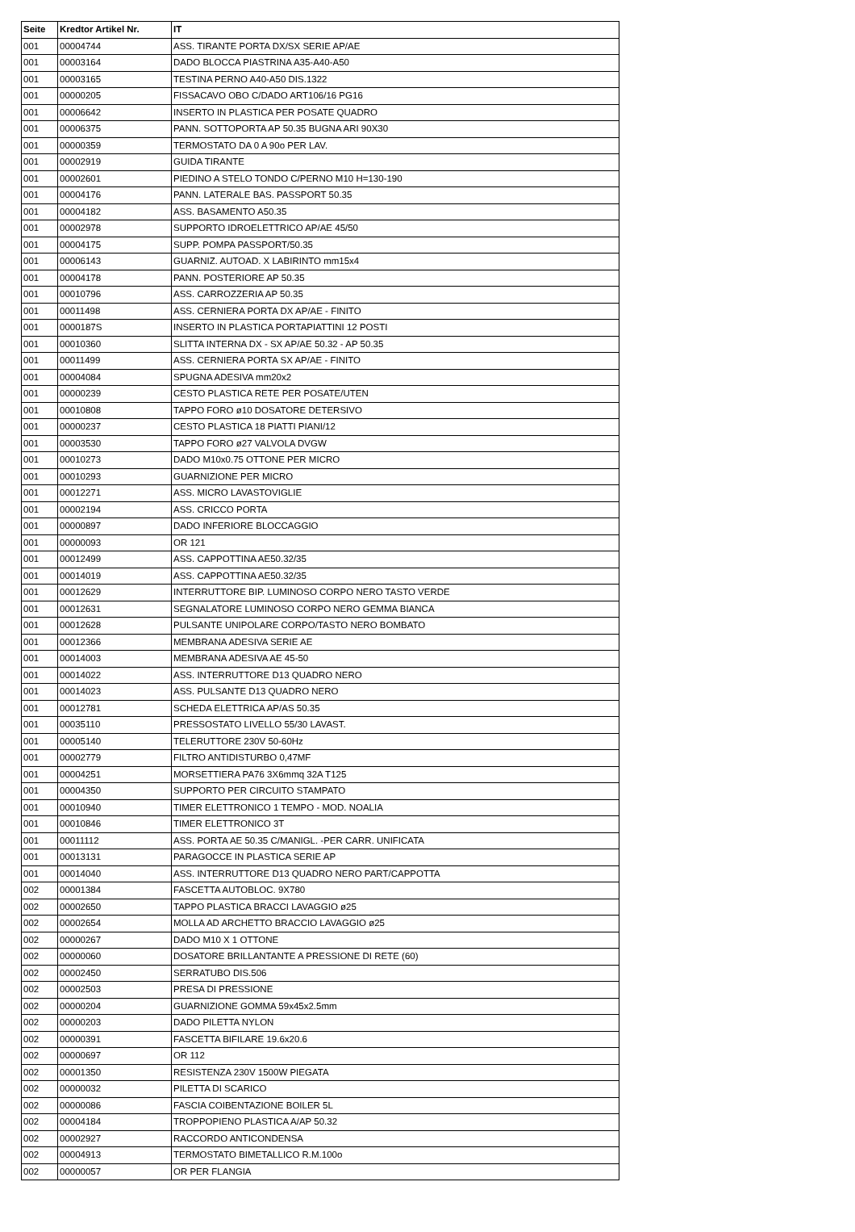| Seite | Kredtor Artikel Nr. | IT |
| --- | --- | --- |
| 001 | 00004744 | ASS. TIRANTE PORTA DX/SX SERIE AP/AE |
| 001 | 00003164 | DADO BLOCCA PIASTRINA A35-A40-A50 |
| 001 | 00003165 | TESTINA PERNO A40-A50 DIS.1322 |
| 001 | 00000205 | FISSACAVO OBO C/DADO ART106/16 PG16 |
| 001 | 00006642 | INSERTO IN PLASTICA PER POSATE QUADRO |
| 001 | 00006375 | PANN. SOTTOPORTA AP 50.35 BUGNA ARI 90X30 |
| 001 | 00000359 | TERMOSTATO DA 0 A 90o PER LAV. |
| 001 | 00002919 | GUIDA TIRANTE |
| 001 | 00002601 | PIEDINO A STELO TONDO C/PERNO M10 H=130-190 |
| 001 | 00004176 | PANN. LATERALE BAS. PASSPORT 50.35 |
| 001 | 00004182 | ASS. BASAMENTO A50.35 |
| 001 | 00002978 | SUPPORTO IDROELETTRICO AP/AE 45/50 |
| 001 | 00004175 | SUPP. POMPA PASSPORT/50.35 |
| 001 | 00006143 | GUARNIZ. AUTOAD. X LABIRINTO mm15x4 |
| 001 | 00004178 | PANN. POSTERIORE AP 50.35 |
| 001 | 00010796 | ASS. CARROZZERIA AP 50.35 |
| 001 | 00011498 | ASS. CERNIERA PORTA DX AP/AE - FINITO |
| 001 | 0000187S | INSERTO IN PLASTICA PORTAPIATTINI 12 POSTI |
| 001 | 00010360 | SLITTA INTERNA DX - SX AP/AE 50.32 - AP 50.35 |
| 001 | 00011499 | ASS. CERNIERA PORTA SX AP/AE - FINITO |
| 001 | 00004084 | SPUGNA ADESIVA mm20x2 |
| 001 | 00000239 | CESTO PLASTICA RETE PER POSATE/UTEN |
| 001 | 00010808 | TAPPO FORO ø10 DOSATORE DETERSIVO |
| 001 | 00000237 | CESTO PLASTICA 18 PIATTI PIANI/12 |
| 001 | 00003530 | TAPPO FORO ø27 VALVOLA DVGW |
| 001 | 00010273 | DADO M10x0.75 OTTONE PER MICRO |
| 001 | 00010293 | GUARNIZIONE PER MICRO |
| 001 | 00012271 | ASS. MICRO LAVASTOVIGLIE |
| 001 | 00002194 | ASS. CRICCO PORTA |
| 001 | 00000897 | DADO INFERIORE BLOCCAGGIO |
| 001 | 00000093 | OR 121 |
| 001 | 00012499 | ASS. CAPPOTTINA AE50.32/35 |
| 001 | 00014019 | ASS. CAPPOTTINA AE50.32/35 |
| 001 | 00012629 | INTERRUTTORE BIP. LUMINOSO CORPO NERO TASTO VERDE |
| 001 | 00012631 | SEGNALATORE LUMINOSO CORPO NERO GEMMA BIANCA |
| 001 | 00012628 | PULSANTE UNIPOLARE CORPO/TASTO NERO BOMBATO |
| 001 | 00012366 | MEMBRANA ADESIVA SERIE AE |
| 001 | 00014003 | MEMBRANA ADESIVA AE 45-50 |
| 001 | 00014022 | ASS. INTERRUTTORE D13 QUADRO NERO |
| 001 | 00014023 | ASS. PULSANTE D13 QUADRO NERO |
| 001 | 00012781 | SCHEDA ELETTRICA AP/AS 50.35 |
| 001 | 00035110 | PRESSOSTATO LIVELLO 55/30 LAVAST. |
| 001 | 00005140 | TELERUTTORE 230V 50-60Hz |
| 001 | 00002779 | FILTRO ANTIDISTURBO 0,47MF |
| 001 | 00004251 | MORSETTIERA PA76 3X6mmq 32A T125 |
| 001 | 00004350 | SUPPORTO PER CIRCUITO STAMPATO |
| 001 | 00010940 | TIMER ELETTRONICO 1 TEMPO - MOD. NOALIA |
| 001 | 00010846 | TIMER ELETTRONICO 3T |
| 001 | 00011112 | ASS. PORTA AE 50.35 C/MANIGL. -PER CARR. UNIFICATA |
| 001 | 00013131 | PARAGOCCE IN PLASTICA SERIE AP |
| 001 | 00014040 | ASS. INTERRUTTORE D13 QUADRO NERO PART/CAPPOTTA |
| 002 | 00001384 | FASCETTA AUTOBLOC. 9X780 |
| 002 | 00002650 | TAPPO PLASTICA BRACCI LAVAGGIO ø25 |
| 002 | 00002654 | MOLLA AD ARCHETTO BRACCIO LAVAGGIO ø25 |
| 002 | 00000267 | DADO M10 X 1 OTTONE |
| 002 | 00000060 | DOSATORE BRILLANTANTE A PRESSIONE DI RETE (60) |
| 002 | 00002450 | SERRATUBO DIS.506 |
| 002 | 00002503 | PRESA DI PRESSIONE |
| 002 | 00000204 | GUARNIZIONE GOMMA 59x45x2.5mm |
| 002 | 00000203 | DADO PILETTA NYLON |
| 002 | 00000391 | FASCETTA BIFILARE 19.6x20.6 |
| 002 | 00000697 | OR 112 |
| 002 | 00001350 | RESISTENZA 230V 1500W PIEGATA |
| 002 | 00000032 | PILETTA DI SCARICO |
| 002 | 00000086 | FASCIA COIBENTAZIONE BOILER 5L |
| 002 | 00004184 | TROPPOPIENO PLASTICA A/AP 50.32 |
| 002 | 00002927 | RACCORDO ANTICONDENSA |
| 002 | 00004913 | TERMOSTATO BIMETALLICO R.M.100o |
| 002 | 00000057 | OR PER FLANGIA |